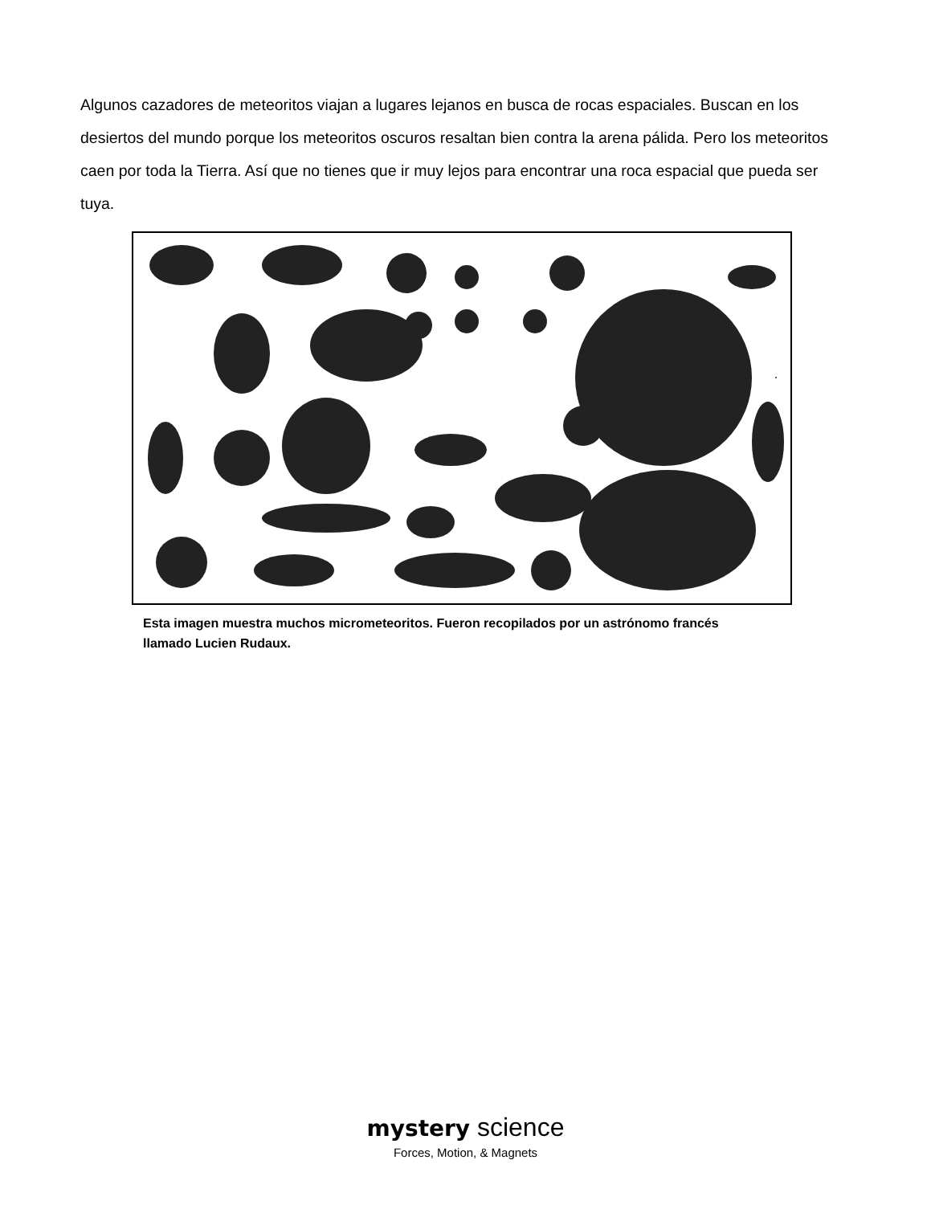Algunos cazadores de meteoritos viajan a lugares lejanos en busca de rocas espaciales. Buscan en los desiertos del mundo porque los meteoritos oscuros resaltan bien contra la arena pálida. Pero los meteoritos caen por toda la Tierra. Así que no tienes que ir muy lejos para encontrar una roca espacial que pueda ser tuya.
Esta imagen muestra muchos micrometeoritos. Fueron recopilados por un astrónomo francés llamado Lucien Rudaux.
mystery science
Forces, Motion, & Magnets